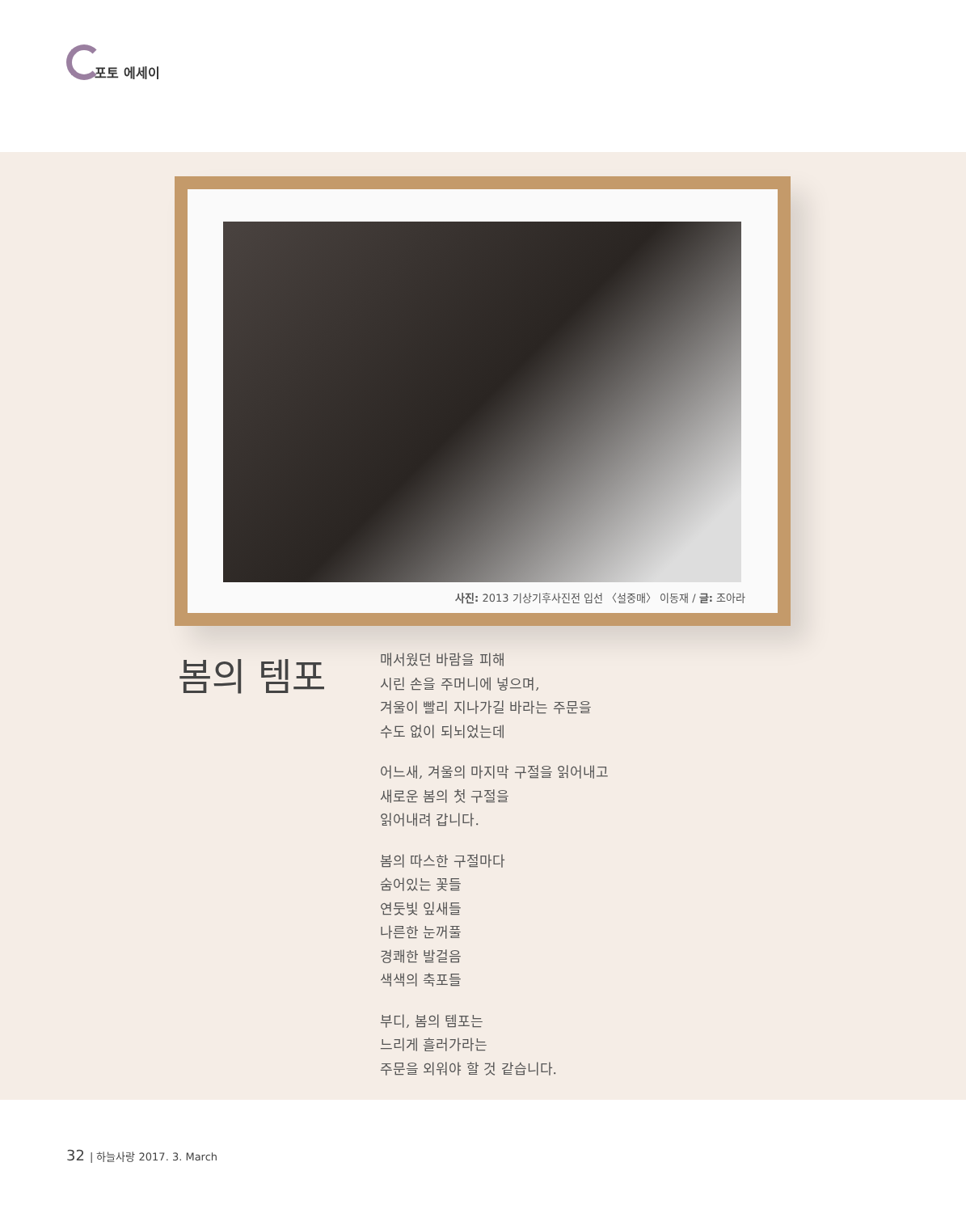포토 에세이
사진: 2013 기상기후사진전 입선 〈설중매〉 이동재 / 글: 조아라
봄의 템포
매서웠던 바람을 피해
시린 손을 주머니에 넣으며,
겨울이 빨리 지나가길 바라는 주문을
수도 없이 되뇌었는데
어느새, 겨울의 마지막 구절을 읽어내고
새로운 봄의 첫 구절을
읽어내려 갑니다.
봄의 따스한 구절마다
숨어있는 꽃들
연둣빛 잎새들
나른한 눈꺼풀
경쾌한 발걸음
색색의 축포들
부디, 봄의 템포는
느리게 흘러가라는
주문을 외워야 할 것 같습니다.
32 | 하늘사랑 2017. 3. March